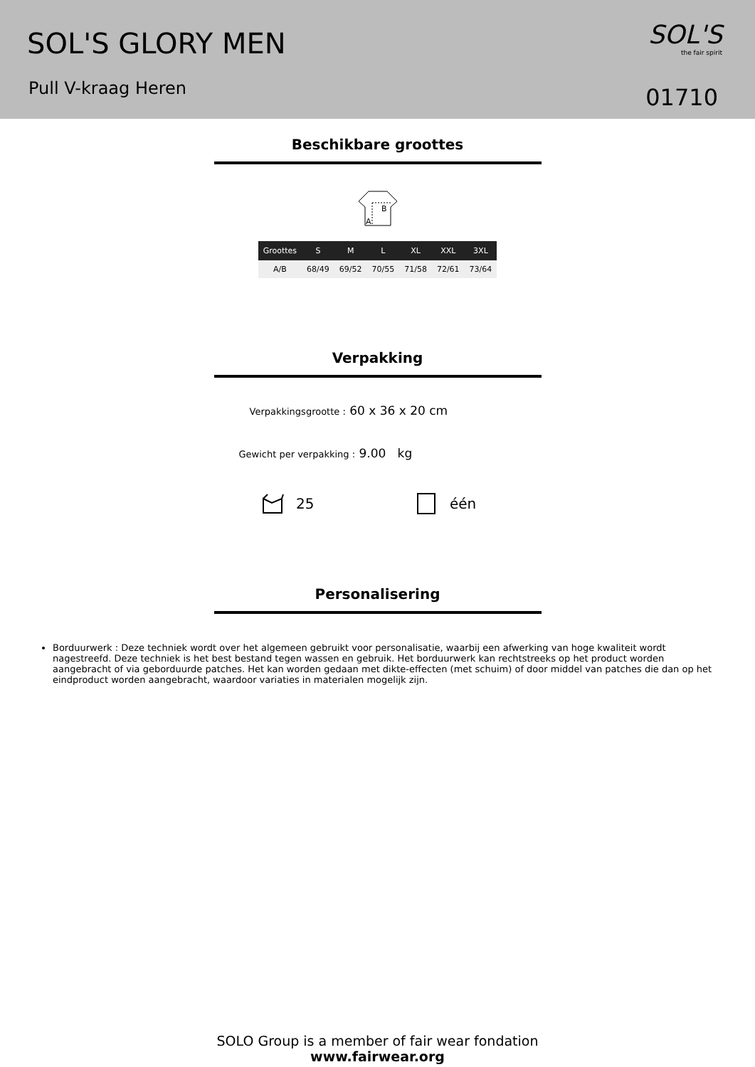SOL'S GLORY MEN
Pull V-kraag Heren
SOL'S
the fair spirit
01710
Beschikbare groottes
B
A
| Grootte­s | S | M | L | XL | XXL | 3XL |
| --- | --- | --- | --- | --- | --- | --- |
| A/B | 68/49 | 69/52 | 70/55 | 71/58 | 72/61 | 73/64 |
Verpakking
Verpakkingsgrootte : 60 x 36 x 20 cm
Gewicht per verpakking : 9.00 kg
25 één
Personalisering
Borduurwerk : Deze techniek wordt over het algemeen gebruikt voor personalisatie, waarbij een afwerking van hoge kwaliteit wordt nagestreefd. Deze techniek is het best bestand tegen wassen en gebruik. Het borduurwerk kan rechtstreeks op het product worden aangebracht of via geborduurde patches. Het kan worden gedaan met dikte-effecten (met schuim) of door middel van patches die dan op het eindproduct worden aangebracht, waardoor variaties in materialen mogelijk zijn.
SOLO Group is a member of fair wear fondation
www.fairwear.org